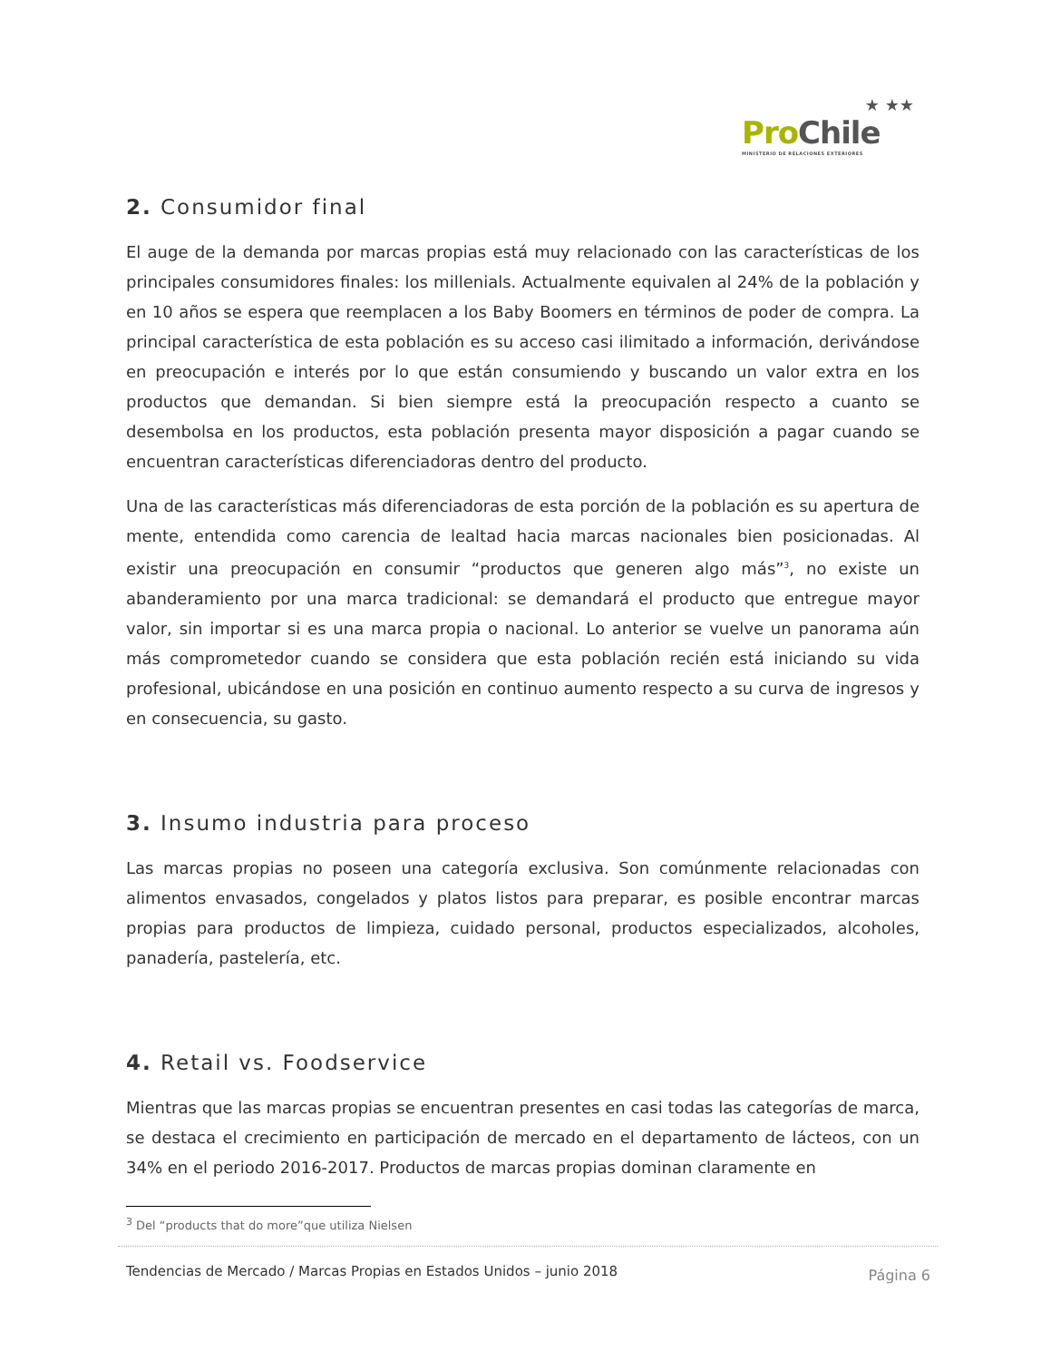★ ★★
Pro Chile
MINISTERIO DE RELACIONES EXTERIORES
2. Consumidor final
El auge de la demanda por marcas propias está muy relacionado con las características de los principales consumidores finales: los millenials. Actualmente equivalen al 24% de la población y en 10 años se espera que reemplacen a los Baby Boomers en términos de poder de compra. La principal característica de esta población es su acceso casi ilimitado a información, derivándose en preocupación e interés por lo que están consumiendo y buscando un valor extra en los productos que demandan. Si bien siempre está la preocupación respecto a cuanto se desembolsa en los productos, esta población presenta mayor disposición a pagar cuando se encuentran características diferenciadoras dentro del producto.
Una de las características más diferenciadoras de esta porción de la población es su apertura de mente, entendida como carencia de lealtad hacia marcas nacionales bien posicionadas. Al existir una preocupación en consumir “productos que generen algo más”<sup>3</sup>, no existe un abanderamiento por una marca tradicional: se demandará el producto que entregue mayor valor, sin importar si es una marca propia o nacional. Lo anterior se vuelve un panorama aún más comprometedor cuando se considera que esta población recién está iniciando su vida profesional, ubicándose en una posición en continuo aumento respecto a su curva de ingresos y en consecuencia, su gasto.
3. Insumo industria para proceso
Las marcas propias no poseen una categoría exclusiva. Son comúnmente relacionadas con alimentos envasados, congelados y platos listos para preparar, es posible encontrar marcas propias para productos de limpieza, cuidado personal, productos especializados, alcoholes, panadería, pastelería, etc.
4. Retail vs. Foodservice
Mientras que las marcas propias se encuentran presentes en casi todas las categorías de marca, se destaca el crecimiento en participación de mercado en el departamento de lácteos, con un 34% en el periodo 2016-2017. Productos de marcas propias dominan claramente en
<sup>3</sup> Del “products that do more”que utiliza Nielsen
Tendencias de Mercado / Marcas Propias en Estados Unidos – junio 2018 Página 6